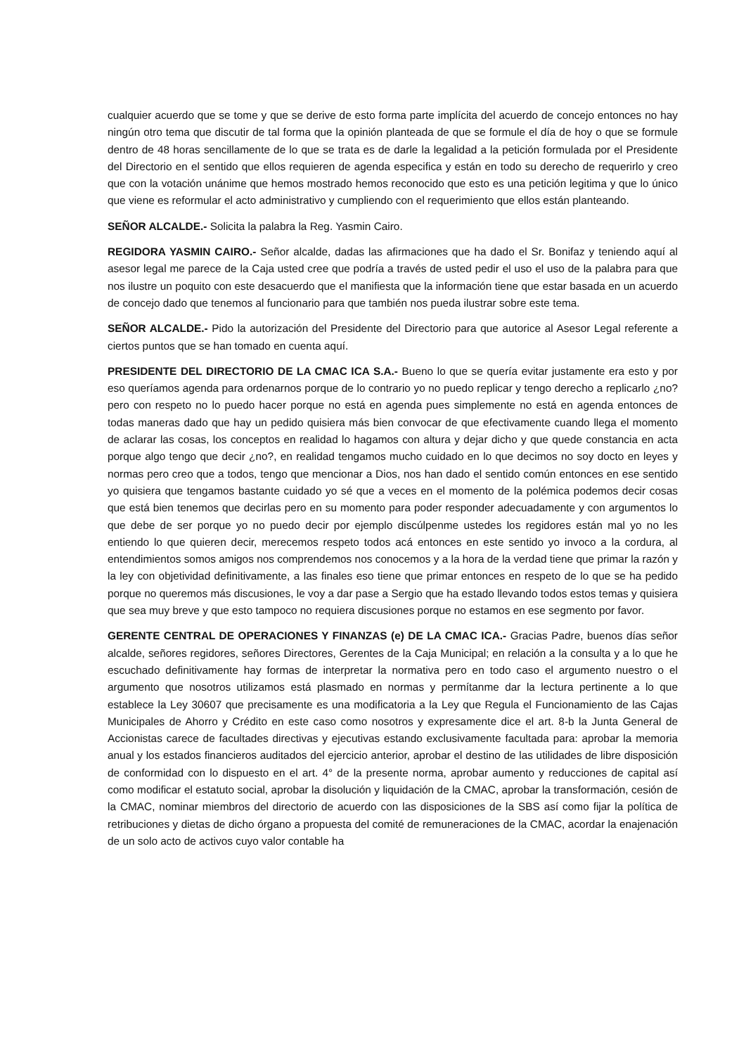cualquier acuerdo que se tome y que se derive de esto forma parte implícita del acuerdo de concejo entonces no hay ningún otro tema que discutir de tal forma que la opinión planteada de que se formule el día de hoy o que se formule dentro de 48 horas sencillamente de lo que se trata es de darle la legalidad a la petición formulada por el Presidente del Directorio en el sentido que ellos requieren de agenda especifica y están en todo su derecho de requerirlo y creo que con la votación unánime que hemos mostrado hemos reconocido que esto es una petición legitima y que lo único que viene es reformular el acto administrativo y cumpliendo con el requerimiento que ellos están planteando.
SEÑOR ALCALDE.- Solicita la palabra la Reg. Yasmin Cairo.
REGIDORA YASMIN CAIRO.- Señor alcalde, dadas las afirmaciones que ha dado el Sr. Bonifaz y teniendo aquí al asesor legal me parece de la Caja usted cree que podría a través de usted pedir el uso el uso de la palabra para que nos ilustre un poquito con este desacuerdo que el manifiesta que la información tiene que estar basada en un acuerdo de concejo dado que tenemos al funcionario para que también nos pueda ilustrar sobre este tema.
SEÑOR ALCALDE.- Pido la autorización del Presidente del Directorio para que autorice al Asesor Legal referente a ciertos puntos que se han tomado en cuenta aquí.
PRESIDENTE DEL DIRECTORIO DE LA CMAC ICA S.A.- Bueno lo que se quería evitar justamente era esto y por eso queríamos agenda para ordenarnos porque de lo contrario yo no puedo replicar y tengo derecho a replicarlo ¿no? pero con respeto no lo puedo hacer porque no está en agenda pues simplemente no está en agenda entonces de todas maneras dado que hay un pedido quisiera más bien convocar de que efectivamente cuando llega el momento de aclarar las cosas, los conceptos en realidad lo hagamos con altura y dejar dicho y que quede constancia en acta porque algo tengo que decir ¿no?, en realidad tengamos mucho cuidado en lo que decimos no soy docto en leyes y normas pero creo que a todos, tengo que mencionar a Dios, nos han dado el sentido común entonces en ese sentido yo quisiera que tengamos bastante cuidado yo sé que a veces en el momento de la polémica podemos decir cosas que está bien tenemos que decirlas pero en su momento para poder responder adecuadamente y con argumentos lo que debe de ser porque yo no puedo decir por ejemplo discúlpenme ustedes los regidores están mal yo no les entiendo lo que quieren decir, merecemos respeto todos acá entonces en este sentido yo invoco a la cordura, al entendimientos somos amigos nos comprendemos nos conocemos y a la hora de la verdad tiene que primar la razón y la ley con objetividad definitivamente, a las finales eso tiene que primar entonces en respeto de lo que se ha pedido porque no queremos más discusiones, le voy a dar pase a Sergio que ha estado llevando todos estos temas y quisiera que sea muy breve y que esto tampoco no requiera discusiones porque no estamos en ese segmento por favor.
GERENTE CENTRAL DE OPERACIONES Y FINANZAS (e) DE LA CMAC ICA.- Gracias Padre, buenos días señor alcalde, señores regidores, señores Directores, Gerentes de la Caja Municipal; en relación a la consulta y a lo que he escuchado definitivamente hay formas de interpretar la normativa pero en todo caso el argumento nuestro o el argumento que nosotros utilizamos está plasmado en normas y permítanme dar la lectura pertinente a lo que establece la Ley 30607 que precisamente es una modificatoria a la Ley que Regula el Funcionamiento de las Cajas Municipales de Ahorro y Crédito en este caso como nosotros y expresamente dice el art. 8-b la Junta General de Accionistas carece de facultades directivas y ejecutivas estando exclusivamente facultada para: aprobar la memoria anual y los estados financieros auditados del ejercicio anterior, aprobar el destino de las utilidades de libre disposición de conformidad con lo dispuesto en el art. 4° de la presente norma, aprobar aumento y reducciones de capital así como modificar el estatuto social, aprobar la disolución y liquidación de la CMAC, aprobar la transformación, cesión de la CMAC, nominar miembros del directorio de acuerdo con las disposiciones de la SBS así como fijar la política de retribuciones y dietas de dicho órgano a propuesta del comité de remuneraciones de la CMAC, acordar la enajenación de un solo acto de activos cuyo valor contable ha